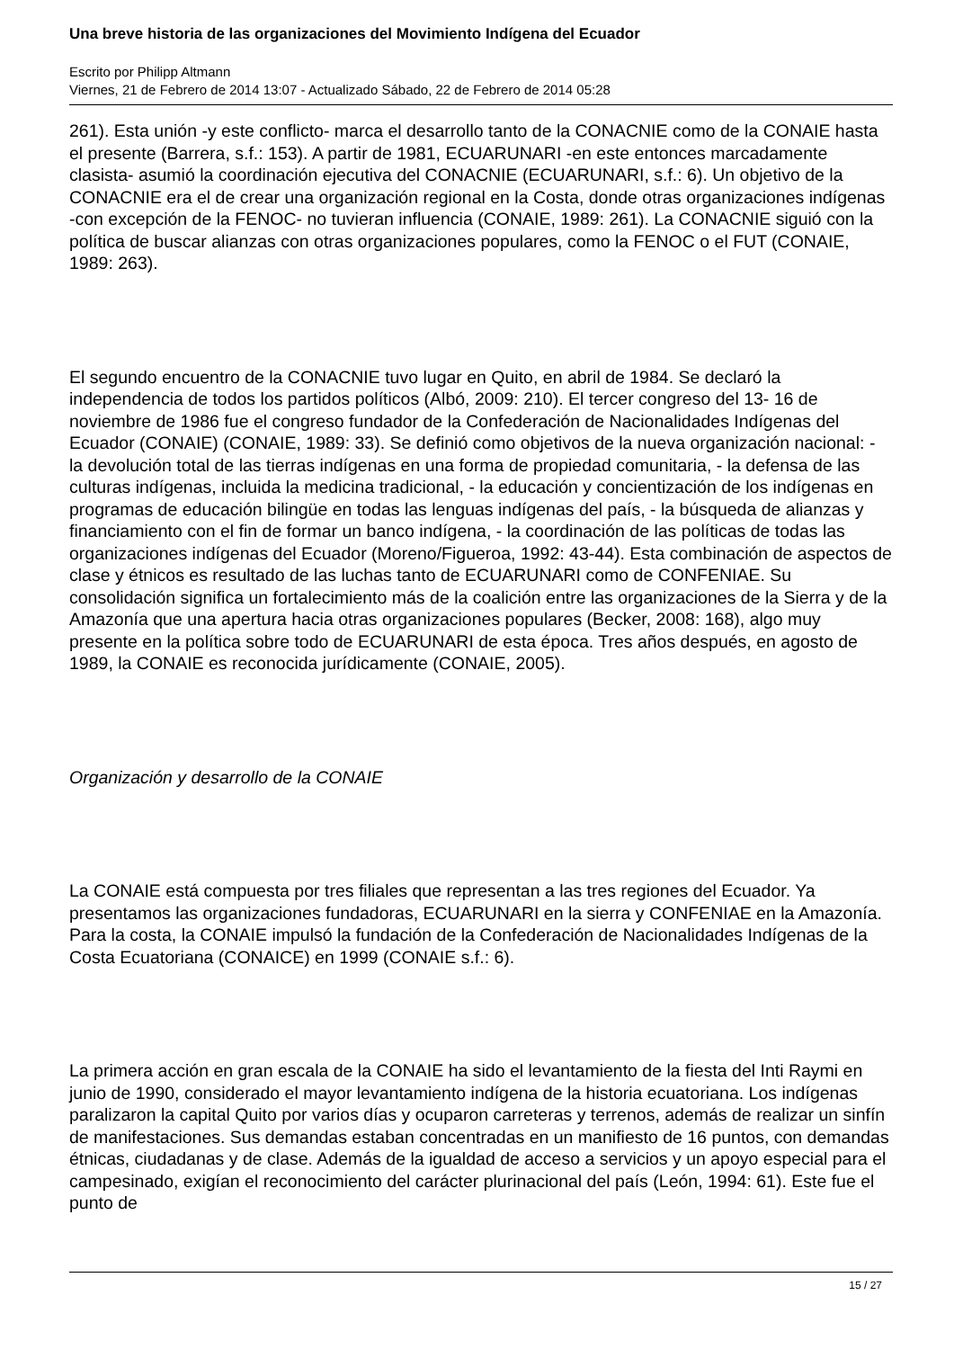Una breve historia de las organizaciones del Movimiento Indígena del Ecuador
Escrito por Philipp Altmann
Viernes, 21 de Febrero de 2014 13:07 - Actualizado Sábado, 22 de Febrero de 2014 05:28
261). Esta unión -y este conflicto- marca el desarrollo tanto de la CONACNIE como de la CONAIE hasta el presente (Barrera, s.f.: 153). A partir de 1981, ECUARUNARI -en este entonces marcadamente clasista- asumió la coordinación ejecutiva del CONACNIE (ECUARUNARI, s.f.: 6). Un objetivo de la CONACNIE era el de crear una organización regional en la Costa, donde otras organizaciones indígenas -con excepción de la FENOC- no tuvieran influencia (CONAIE, 1989: 261). La CONACNIE siguió con la política de buscar alianzas con otras organizaciones populares, como la FENOC o el FUT (CONAIE, 1989: 263).
El segundo encuentro de la CONACNIE tuvo lugar en Quito, en abril de 1984. Se declaró la independencia de todos los partidos políticos (Albó, 2009: 210). El tercer congreso del 13- 16 de noviembre de 1986 fue el congreso fundador de la Confederación de Nacionalidades Indígenas del Ecuador (CONAIE) (CONAIE, 1989: 33). Se definió como objetivos de la nueva organización nacional: - la devolución total de las tierras indígenas en una forma de propiedad comunitaria, - la defensa de las culturas indígenas, incluida la medicina tradicional, - la educación y concientización de los indígenas en programas de educación bilingüe en todas las lenguas indígenas del país, - la búsqueda de alianzas y financiamiento con el fin de formar un banco indígena, - la coordinación de las políticas de todas las organizaciones indígenas del Ecuador (Moreno/Figueroa, 1992: 43-44). Esta combinación de aspectos de clase y étnicos es resultado de las luchas tanto de ECUARUNARI como de CONFENIAE. Su consolidación significa un fortalecimiento más de la coalición entre las organizaciones de la Sierra y de la Amazonía que una apertura hacia otras organizaciones populares (Becker, 2008: 168), algo muy presente en la política sobre todo de ECUARUNARI de esta época. Tres años después, en agosto de 1989, la CONAIE es reconocida jurídicamente (CONAIE, 2005).
Organización y desarrollo de la CONAIE
La CONAIE está compuesta por tres filiales que representan a las tres regiones del Ecuador. Ya presentamos las organizaciones fundadoras, ECUARUNARI en la sierra y CONFENIAE en la Amazonía. Para la costa, la CONAIE impulsó la fundación de la Confederación de Nacionalidades Indígenas de la Costa Ecuatoriana (CONAICE) en 1999 (CONAIE s.f.: 6).
La primera acción en gran escala de la CONAIE ha sido el levantamiento de la fiesta del Inti Raymi en junio de 1990, considerado el mayor levantamiento indígena de la historia ecuatoriana. Los indígenas paralizaron la capital Quito por varios días y ocuparon carreteras y terrenos, además de realizar un sinfín de manifestaciones. Sus demandas estaban concentradas en un manifiesto de 16 puntos, con demandas étnicas, ciudadanas y de clase. Además de la igualdad de acceso a servicios y un apoyo especial para el campesinado, exigían el reconocimiento del carácter plurinacional del país (León, 1994: 61). Este fue el punto de
15 / 27